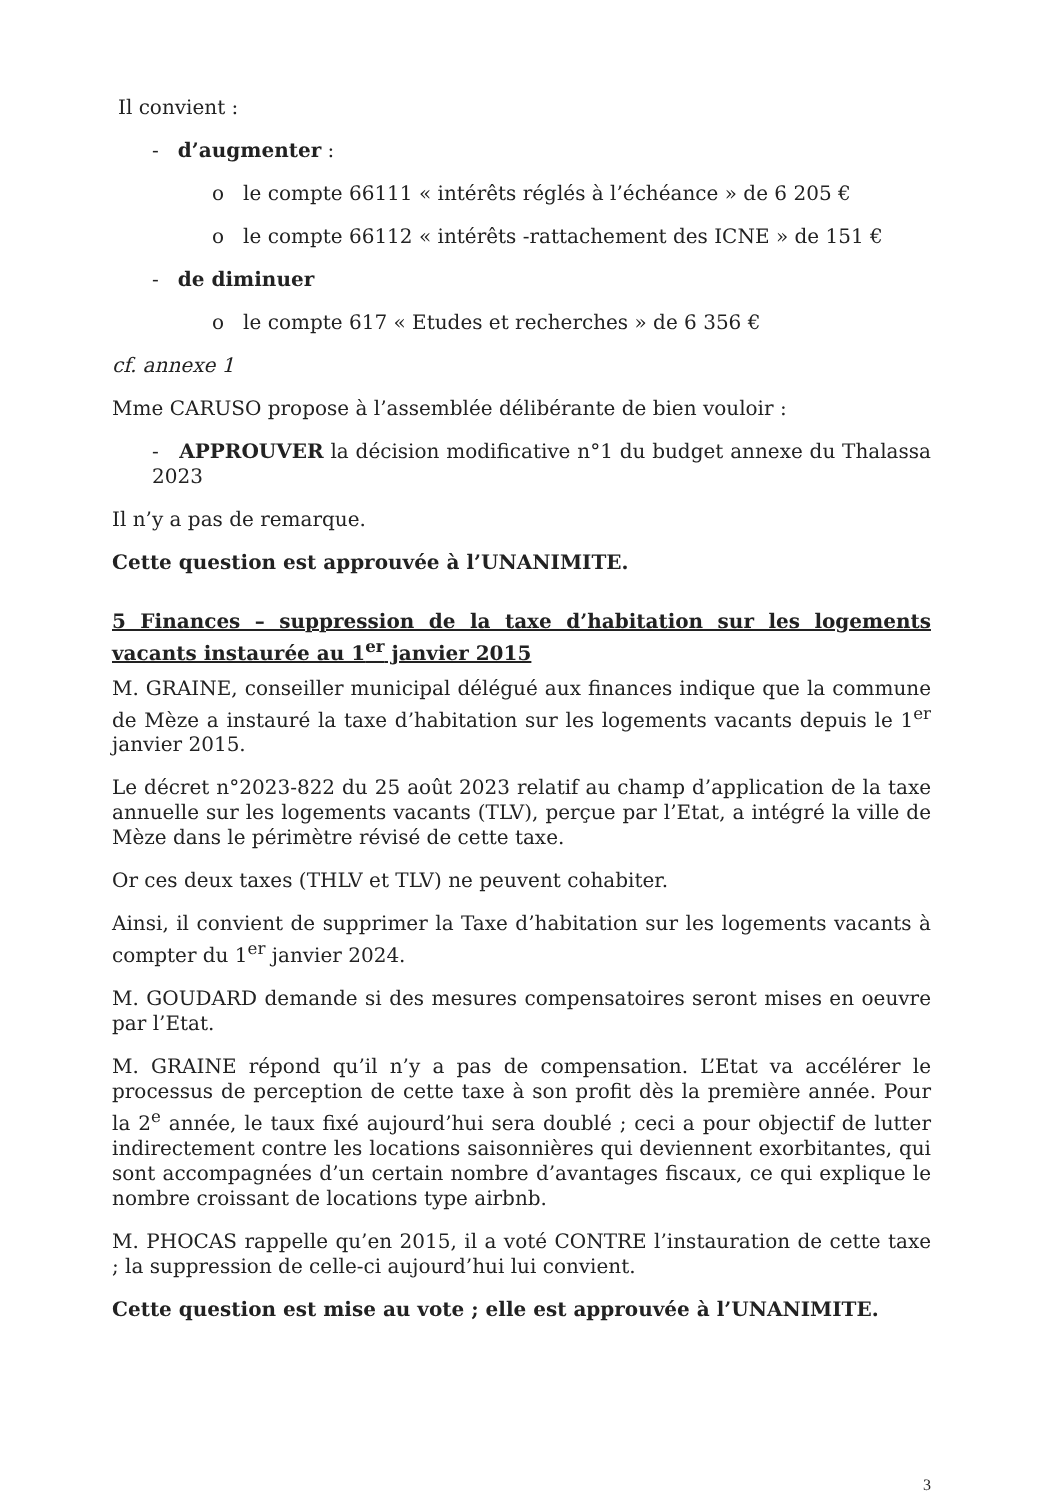Il convient :
- d’augmenter :
o le compte 66111 « intérêts réglés à l’échéance » de 6 205 €
o le compte 66112 « intérêts -rattachement des ICNE » de 151 €
- de diminuer
o le compte 617 « Etudes et recherches » de 6 356 €
cf. annexe 1
Mme CARUSO propose à l’assemblée délibérante de bien vouloir :
- APPROUVER la décision modificative n°1 du budget annexe du Thalassa 2023
Il n’y a pas de remarque.
Cette question est approuvée à l’UNANIMITE.
5 Finances – suppression de la taxe d’habitation sur les logements vacants instaurée au 1<sup>er</sup> janvier 2015
M. GRAINE, conseiller municipal délégué aux finances indique que la commune de Mèze a instauré la taxe d’habitation sur les logements vacants depuis le 1<sup>er</sup> janvier 2015.
Le décret n°2023-822 du 25 août 2023 relatif au champ d’application de la taxe annuelle sur les logements vacants (TLV), perçue par l’Etat, a intégré la ville de Mèze dans le périmètre révisé de cette taxe.
Or ces deux taxes (THLV et TLV) ne peuvent cohabiter.
Ainsi, il convient de supprimer la Taxe d’habitation sur les logements vacants à compter du 1<sup>er</sup> janvier 2024.
M. GOUDARD demande si des mesures compensatoires seront mises en oeuvre par l’Etat.
M. GRAINE répond qu’il n’y a pas de compensation. L’Etat va accélérer le processus de perception de cette taxe à son profit dès la première année. Pour la 2<sup>e</sup> année, le taux fixé aujourd’hui sera doublé ; ceci a pour objectif de lutter indirectement contre les locations saisonnières qui deviennent exorbitantes, qui sont accompagnées d’un certain nombre d’avantages fiscaux, ce qui explique le nombre croissant de locations type airbnb.
M. PHOCAS rappelle qu’en 2015, il a voté CONTRE l’instauration de cette taxe ; la suppression de celle-ci aujourd’hui lui convient.
Cette question est mise au vote ; elle est approuvée à l’UNANIMITE.
3